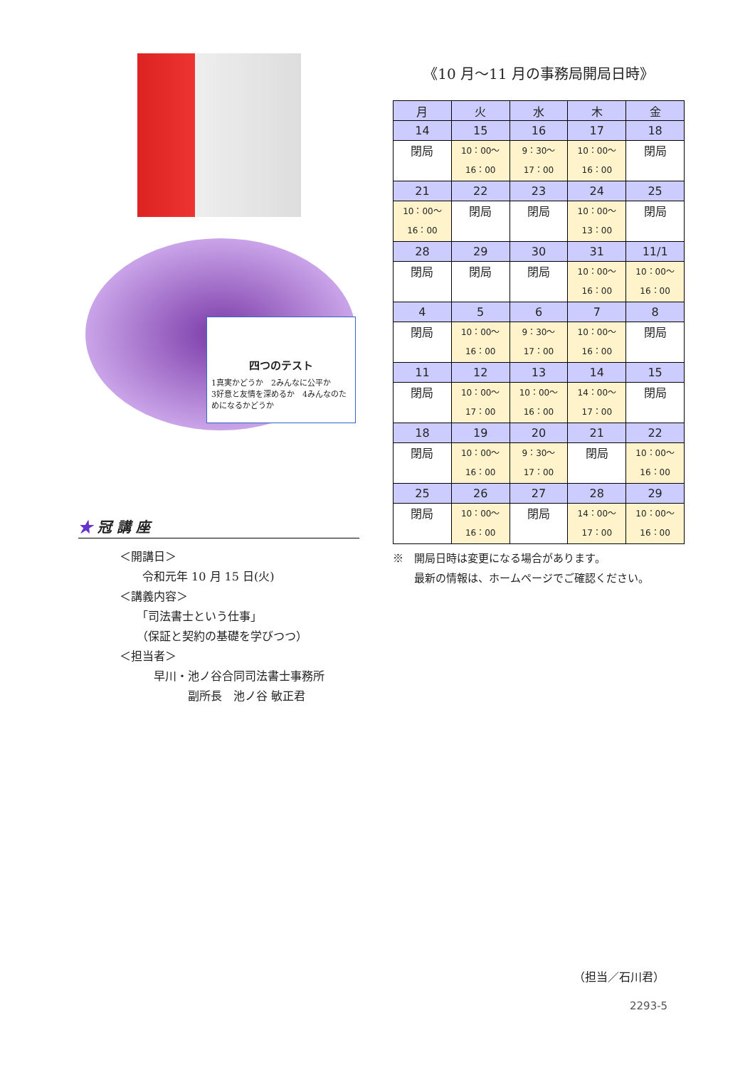四つのテスト
1真実かどうか　2みんなに公平か
3好意と友情を深めるか　4みんなのためになるかどうか
★ 冠 講 座
＜開講日＞
　　令和元年 10 月 15 日(火)
＜講義内容＞
　　「司法書士という仕事」
　　（保証と契約の基礎を学びつつ）
＜担当者＞
　　　早川・池ノ谷合同司法書士事務所
　　　　　　副所長　池ノ谷 敏正君
《10 月～11 月の事務局開局日時》
| 月 | 火 | 水 | 木 | 金 |
| --- | --- | --- | --- | --- |
| 14 | 15 | 16 | 17 | 18 |
| 閉局 | 10：00～ 16：00 | 9：30～ 17：00 | 10：00～ 16：00 | 閉局 |
| 21 | 22 | 23 | 24 | 25 |
| 10：00～ 16：00 | 閉局 | 閉局 | 10：00～ 13：00 | 閉局 |
| 28 | 29 | 30 | 31 | 11/1 |
| 閉局 | 閉局 | 閉局 | 10：00～ 16：00 | 10：00～ 16：00 |
| 4 | 5 | 6 | 7 | 8 |
| 閉局 | 10：00～ 16：00 | 9：30～ 17：00 | 10：00～ 16：00 | 閉局 |
| 11 | 12 | 13 | 14 | 15 |
| 閉局 | 10：00～ 17：00 | 10：00～ 16：00 | 14：00～ 17：00 | 閉局 |
| 18 | 19 | 20 | 21 | 22 |
| 閉局 | 10：00～ 16：00 | 9：30～ 17：00 | 閉局 | 10：00～ 16：00 |
| 25 | 26 | 27 | 28 | 29 |
| 閉局 | 10：00～ 16：00 | 閉局 | 14：00～ 17：00 | 10：00～ 16：00 |
※　開局日時は変更になる場合があります。
　　最新の情報は、ホームページでご確認ください。
（担当／石川君）
2293-5